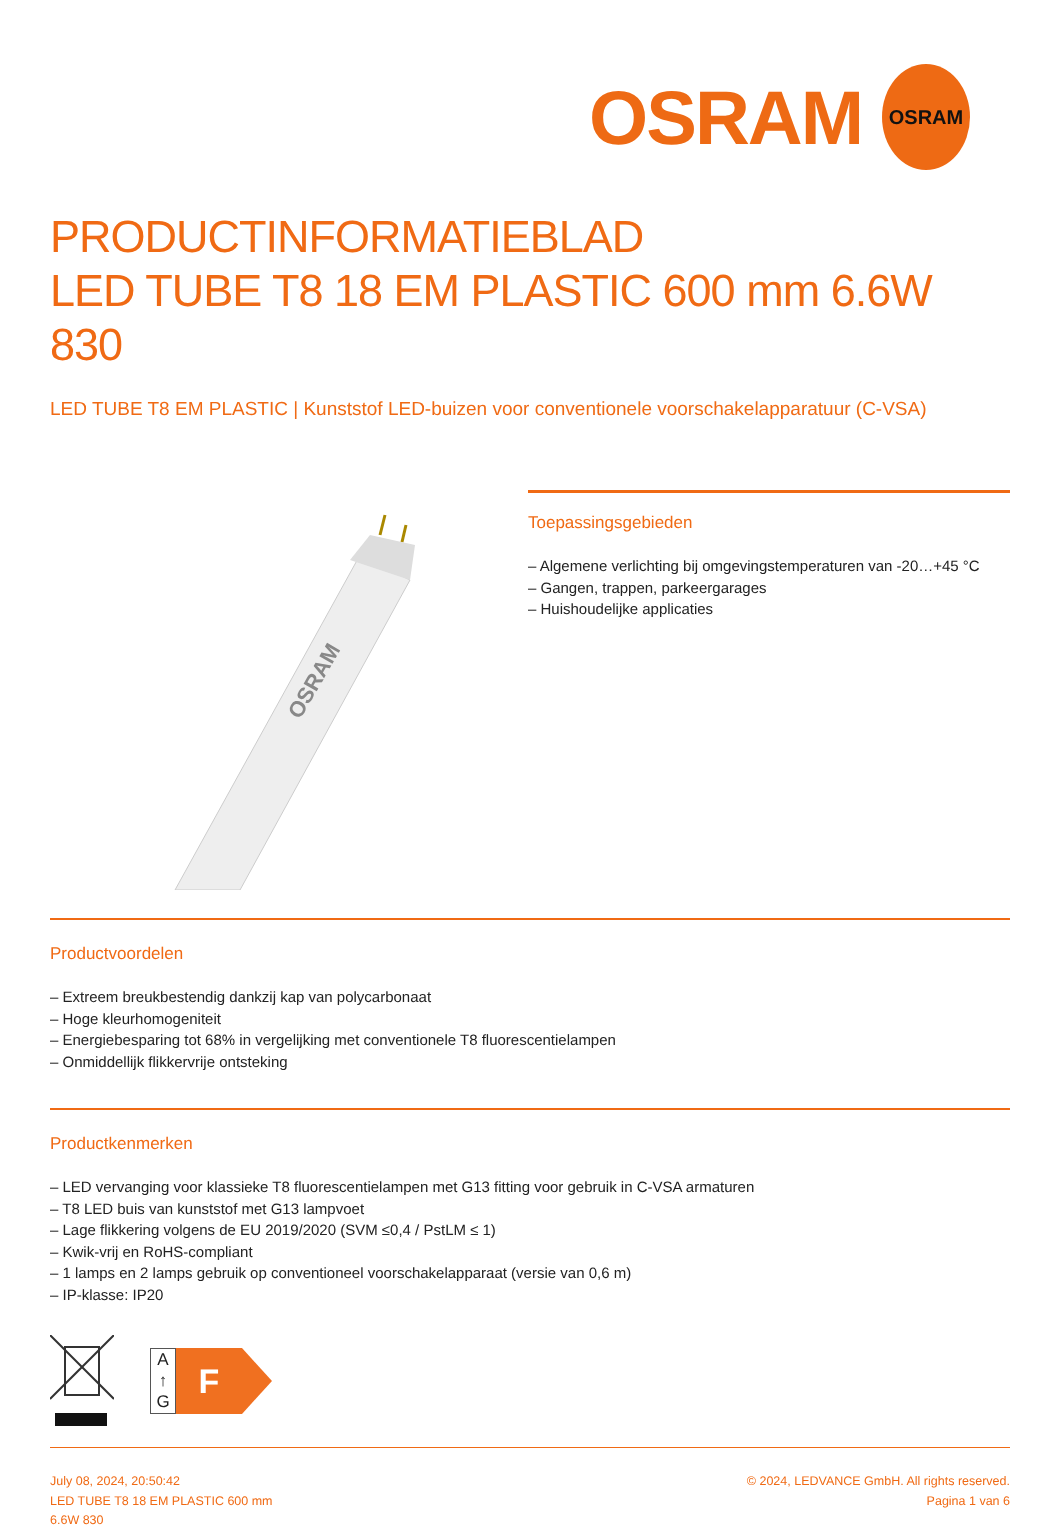OSRAM
OSRAM
PRODUCTINFORMATIEBLAD
LED TUBE T8 18 EM PLASTIC 600 mm 6.6W 830
LED TUBE T8 EM PLASTIC | Kunststof LED-buizen voor conventionele voorschakelapparatuur (C-VSA)
OSRAM
Toepassingsgebieden
– Algemene verlichting bij omgevingstemperaturen van -20…+45 °C
– Gangen, trappen, parkeergarages
– Huishoudelijke applicaties
Productvoordelen
– Extreem breukbestendig dankzij kap van polycarbonaat
– Hoge kleurhomogeniteit
– Energiebesparing tot 68% in vergelijking met conventionele T8 fluorescentielampen
– Onmiddellijk flikkervrije ontsteking
Productkenmerken
– LED vervanging voor klassieke T8 fluorescentielampen met G13 fitting voor gebruik in C-VSA armaturen
– T8 LED buis van kunststof met G13 lampvoet
– Lage flikkering volgens de EU 2019/2020 (SVM ≤0,4 / PstLM ≤ 1)
– Kwik-vrij en RoHS-compliant
– 1 lamps en 2 lamps gebruik op conventioneel voorschakelapparaat (versie van 0,6 m)
– IP-klasse: IP20
A
↑
G
F
July 08, 2024, 20:50:42
LED TUBE T8 18 EM PLASTIC 600 mm
6.6W 830
© 2024, LEDVANCE GmbH. All rights reserved.
Pagina 1 van 6